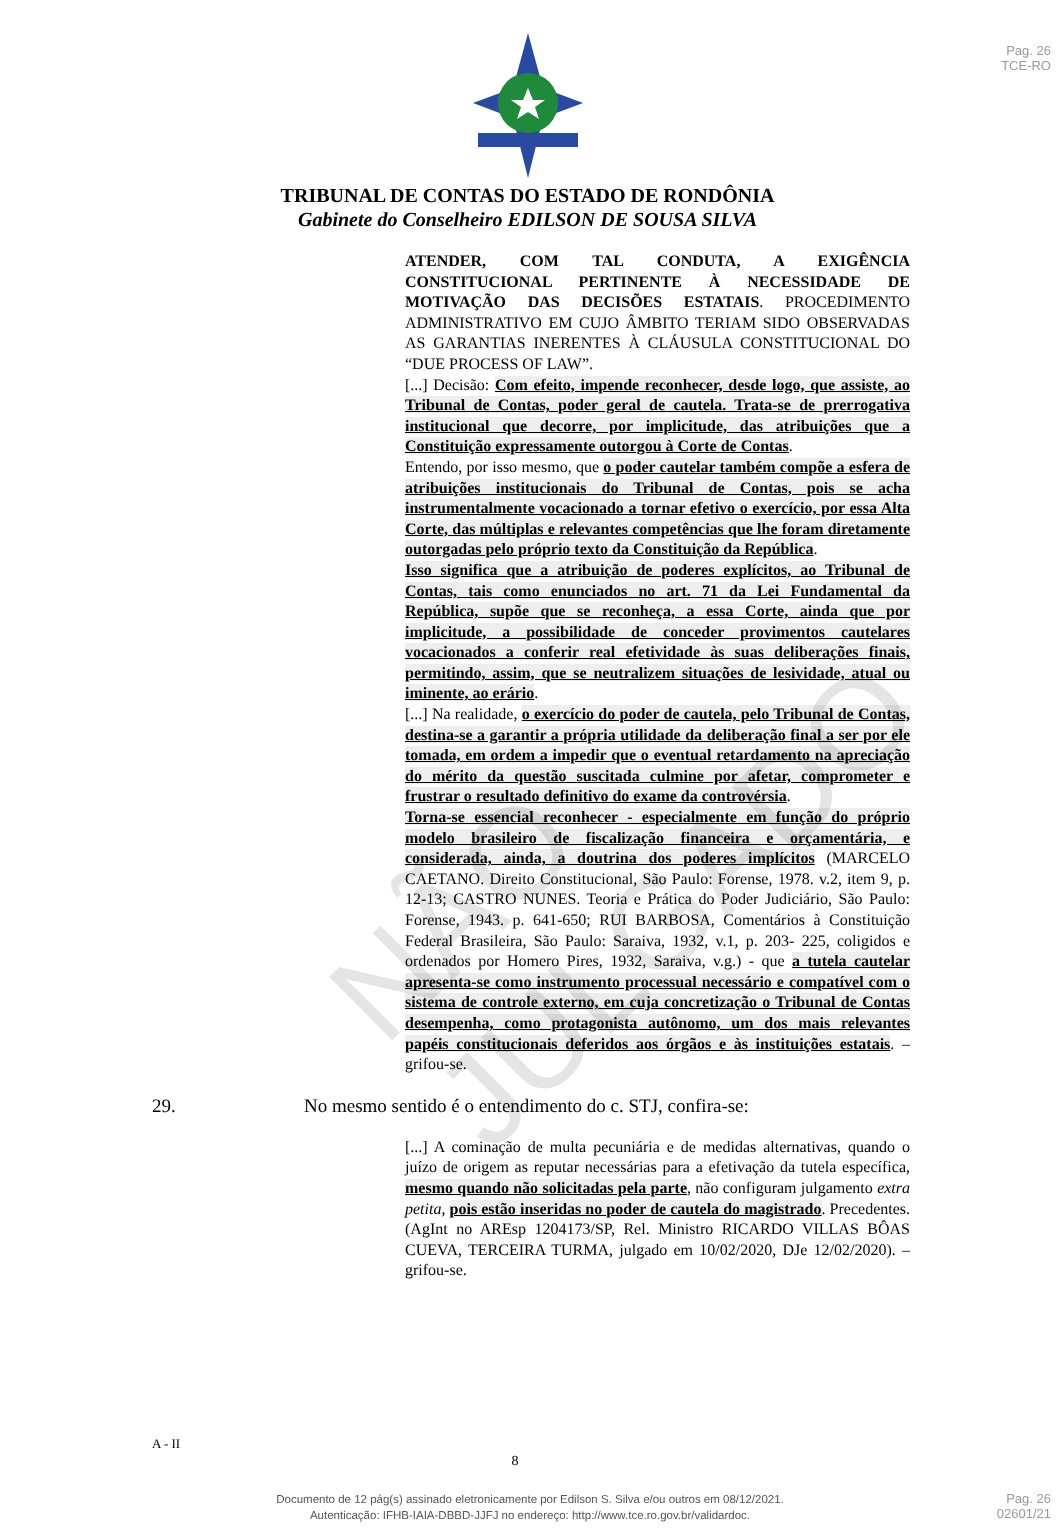Pag. 26
TCE-RO
TRIBUNAL DE CONTAS DO ESTADO DE RONDÔNIA
Gabinete do Conselheiro EDILSON DE SOUSA SILVA
ATENDER, COM TAL CONDUTA, A EXIGÊNCIA CONSTITUCIONAL PERTINENTE À NECESSIDADE DE MOTIVAÇÃO DAS DECISÕES ESTATAIS. PROCEDIMENTO ADMINISTRATIVO EM CUJO ÂMBITO TERIAM SIDO OBSERVADAS AS GARANTIAS INERENTES À CLÁUSULA CONSTITUCIONAL DO “DUE PROCESS OF LAW”.
[...] Decisão: Com efeito, impende reconhecer, desde logo, que assiste, ao Tribunal de Contas, poder geral de cautela. Trata-se de prerrogativa institucional que decorre, por implicitude, das atribuições que a Constituição expressamente outorgou à Corte de Contas.
Entendo, por isso mesmo, que o poder cautelar também compõe a esfera de atribuições institucionais do Tribunal de Contas, pois se acha instrumentalmente vocacionado a tornar efetivo o exercício, por essa Alta Corte, das múltiplas e relevantes competências que lhe foram diretamente outorgadas pelo próprio texto da Constituição da República.
Isso significa que a atribuição de poderes explícitos, ao Tribunal de Contas, tais como enunciados no art. 71 da Lei Fundamental da República, supõe que se reconheça, a essa Corte, ainda que por implicitude, a possibilidade de conceder provimentos cautelares vocacionados a conferir real efetividade às suas deliberações finais, permitindo, assim, que se neutralizem situações de lesividade, atual ou iminente, ao erário.
[...] Na realidade, o exercício do poder de cautela, pelo Tribunal de Contas, destina-se a garantir a própria utilidade da deliberação final a ser por ele tomada, em ordem a impedir que o eventual retardamento na apreciação do mérito da questão suscitada culmine por afetar, comprometer e frustrar o resultado definitivo do exame da controvérsia.
Torna-se essencial reconhecer - especialmente em função do próprio modelo brasileiro de fiscalização financeira e orçamentária, e considerada, ainda, a doutrina dos poderes implícitos (MARCELO CAETANO. Direito Constitucional, São Paulo: Forense, 1978. v.2, item 9, p. 12-13; CASTRO NUNES. Teoria e Prática do Poder Judiciário, São Paulo: Forense, 1943. p. 641-650; RUI BARBOSA, Comentários à Constituição Federal Brasileira, São Paulo: Saraiva, 1932, v.1, p. 203- 225, coligidos e ordenados por Homero Pires, 1932, Saraiva, v.g.) - que a tutela cautelar apresenta-se como instrumento processual necessário e compatível com o sistema de controle externo, em cuja concretização o Tribunal de Contas desempenha, como protagonista autônomo, um dos mais relevantes papéis constitucionais deferidos aos órgãos e às instituições estatais. – grifou-se.
29. No mesmo sentido é o entendimento do c. STJ, confira-se:
[...] A cominação de multa pecuniária e de medidas alternativas, quando o juízo de origem as reputar necessárias para a efetivação da tutela específica, mesmo quando não solicitadas pela parte, não configuram julgamento extra petita, pois estão inseridas no poder de cautela do magistrado. Precedentes. (AgInt no AREsp 1204173/SP, Rel. Ministro RICARDO VILLAS BÔAS CUEVA, TERCEIRA TURMA, julgado em 10/02/2020, DJe 12/02/2020). – grifou-se.
A - II
8
Documento de 12 pág(s) assinado eletronicamente por Edilson S. Silva e/ou outros em 08/12/2021.
Autenticação: IFHB-IAIA-DBBD-JJFJ no endereço: http://www.tce.ro.gov.br/validardoc.
Pag. 26
02601/21
NÃO JULGADO